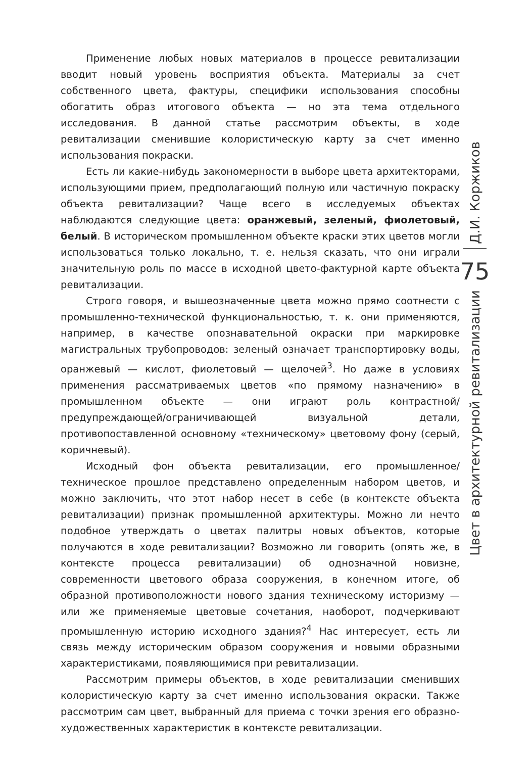Применение любых новых материалов в процессе ревитализации вводит новый уровень восприятия объекта. Материалы за счет собственного цвета, фактуры, специфики использования способны обогатить образ итогового объекта — но эта тема отдельного исследования. В данной статье рассмотрим объекты, в ходе ревитализации сменившие колористическую карту за счет именно использования покраски.
Есть ли какие-нибудь закономерности в выборе цвета архитекторами, использующими прием, предполагающий полную или частичную покраску объекта ревитализации? Чаще всего в исследуемых объектах наблюдаются следующие цвета: оранжевый, зеленый, фиолетовый, белый. В историческом промышленном объекте краски этих цветов могли использоваться только локально, т. е. нельзя сказать, что они играли значительную роль по массе в исходной цвето-фактурной карте объекта ревитализации.
Строго говоря, и вышеозначенные цвета можно прямо соотнести с промышленно-технической функциональностью, т. к. они применяются, например, в качестве опознавательной окраски при маркировке магистральных трубопроводов: зеленый означает транспортировку воды, оранжевый — кислот, фиолетовый — щелочей<sup>3</sup>. Но даже в условиях применения рассматриваемых цветов «по прямому назначению» в промышленном объекте — они играют роль контрастной/предупреждающей/ограничивающей визуальной детали, противопоставленной основному «техническому» цветовому фону (серый, коричневый).
Исходный фон объекта ревитализации, его промышленное/техническое прошлое представлено определенным набором цветов, и можно заключить, что этот набор несет в себе (в контексте объекта ревитализации) признак промышленной архитектуры. Можно ли нечто подобное утверждать о цветах палитры новых объектов, которые получаются в ходе ревитализации? Возможно ли говорить (опять же, в контексте процесса ревитализации) об однозначной новизне, современности цветового образа сооружения, в конечном итоге, об образной противоположности нового здания техническому историзму — или же применяемые цветовые сочетания, наоборот, подчеркивают промышленную историю исходного здания?<sup>4</sup> Нас интересует, есть ли связь между историческим образом сооружения и новыми образными характеристиками, появляющимися при ревитализации.
Рассмотрим примеры объектов, в ходе ревитализации сменивших колористическую карту за счет именно использования окраски. Также рассмотрим сам цвет, выбранный для приема с точки зрения его образно-художественных характеристик в контексте ревитализации.
Д.И. Коржиков
75
Цвет в архитектурной ревитализации